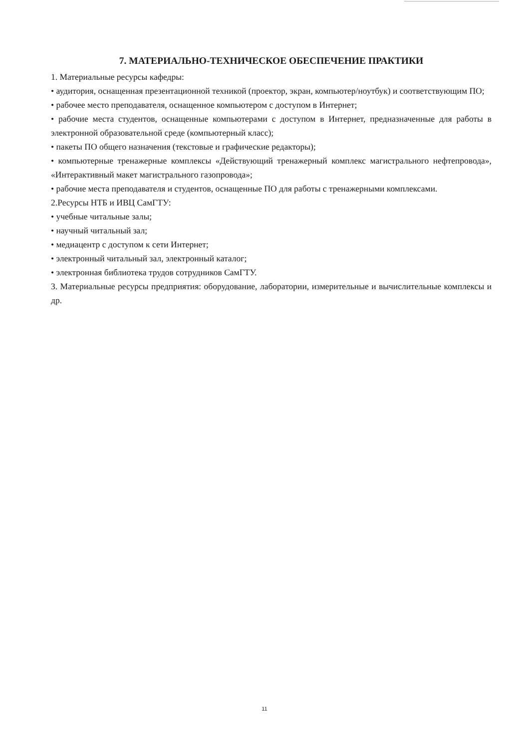7. МАТЕРИАЛЬНО-ТЕХНИЧЕСКОЕ ОБЕСПЕЧЕНИЕ ПРАКТИКИ
1. Материальные ресурсы кафедры:
• аудитория, оснащенная презентационной техникой (проектор, экран, компьютер/ноутбук) и соответствующим ПО;
• рабочее место преподавателя, оснащенное компьютером с доступом в Интернет;
• рабочие места студентов, оснащенные компьютерами с доступом в Интернет, предназначенные для работы в электронной образовательной среде (компьютерный класс);
• пакеты ПО общего назначения (текстовые и графические редакторы);
• компьютерные тренажерные комплексы «Действующий тренажерный комплекс магистрального нефтепровода», «Интерактивный макет магистрального газопровода»;
• рабочие места преподавателя и студентов, оснащенные ПО для работы с тренажерными комплексами.
2.Ресурсы НТБ и ИВЦ СамГТУ:
• учебные читальные залы;
• научный читальный зал;
• медиацентр с доступом к сети Интернет;
• электронный читальный зал, электронный каталог;
• электронная библиотека трудов сотрудников СамГТУ.
3. Материальные ресурсы предприятия: оборудование, лаборатории, измерительные и вычислительные комплексы и др.
11